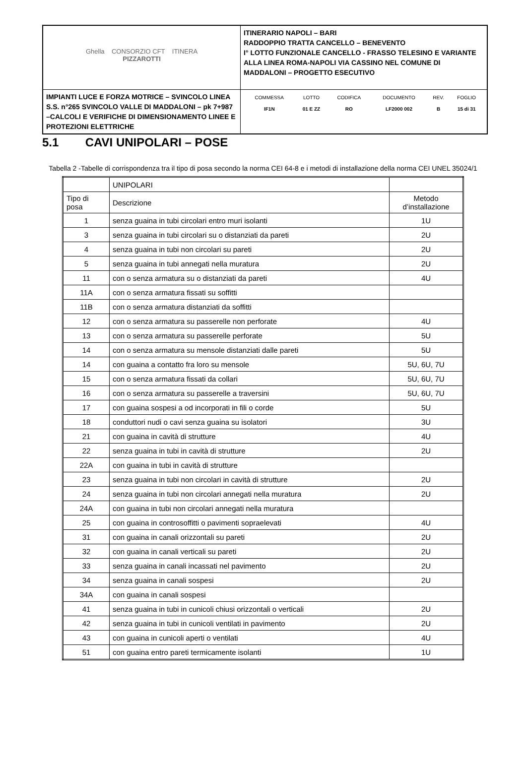| Ghella CONSORZIO CFT ITINERA PIZZAROTTI | ITINERARIO NAPOLI – BARI RADDOPPIO TRATTA CANCELLO – BENEVENTO I° LOTTO FUNZIONALE CANCELLO - FRASSO TELESINO E VARIANTE ALLA LINEA ROMA-NAPOLI VIA CASSINO NEL COMUNE DI MADDALONI – PROGETTO ESECUTIVO |
| IMPIANTI LUCE E FORZA MOTRICE – SVINCOLO LINEA S.S. n°265 SVINCOLO VALLE DI MADDALONI – pk 7+987 –CALCOLI E VERIFICHE DI DIMENSIONAMENTO LINEE E PROTEZIONI ELETTRICHE | / COMMESSA / LOTTO / CODIFICA / DOCUMENTO / REV. / FOGLIO / / IF1N / 01 E ZZ / RO / LF2000 002 / B / 15 di 31 / |
5.1 CAVI UNIPOLARI – POSE
Tabella 2 -Tabelle di corrispondenza tra il tipo di posa secondo la norma CEI 64-8 e i metodi di installazione della norma CEI UNEL 35024/1
| | UNIPOLARI | |
| Tipo di posa | Descrizione | Metodo d’installazione |
| 1 | senza guaina in tubi circolari entro muri isolanti | 1U |
| 3 | senza guaina in tubi circolari su o distanziati da pareti | 2U |
| 4 | senza guaina in tubi non circolari su pareti | 2U |
| 5 | senza guaina in tubi annegati nella muratura | 2U |
| 11 | con o senza armatura su o distanziati da pareti | 4U |
| 11A | con o senza armatura fissati su soffitti | |
| 11B | con o senza armatura distanziati da soffitti | |
| 12 | con o senza armatura su passerelle non perforate | 4U |
| 13 | con o senza armatura su passerelle perforate | 5U |
| 14 | con o senza armatura su mensole distanziati dalle pareti | 5U |
| 14 | con guaina a contatto fra loro su mensole | 5U, 6U, 7U |
| 15 | con o senza armatura fissati da collari | 5U, 6U, 7U |
| 16 | con o senza armatura su passerelle a traversini | 5U, 6U, 7U |
| 17 | con guaina sospesi a od incorporati in fili o corde | 5U |
| 18 | conduttori nudi o cavi senza guaina su isolatori | 3U |
| 21 | con guaina in cavità di strutture | 4U |
| 22 | senza guaina in tubi in cavità di strutture | 2U |
| 22A | con guaina in tubi in cavità di strutture | |
| 23 | senza guaina in tubi non circolari in cavità di strutture | 2U |
| 24 | senza guaina in tubi non circolari annegati nella muratura | 2U |
| 24A | con guaina in tubi non circolari annegati nella muratura | |
| 25 | con guaina in controsoffitti o pavimenti sopraelevati | 4U |
| 31 | con guaina in canali orizzontali su pareti | 2U |
| 32 | con guaina in canali verticali su pareti | 2U |
| 33 | senza guaina in canali incassati nel pavimento | 2U |
| 34 | senza guaina in canali sospesi | 2U |
| 34A | con guaina in canali sospesi | |
| 41 | senza guaina in tubi in cunicoli chiusi orizzontali o verticali | 2U |
| 42 | senza guaina in tubi in cunicoli ventilati in pavimento | 2U |
| 43 | con guaina in cunicoli aperti o ventilati | 4U |
| 51 | con guaina entro pareti termicamente isolanti | 1U |